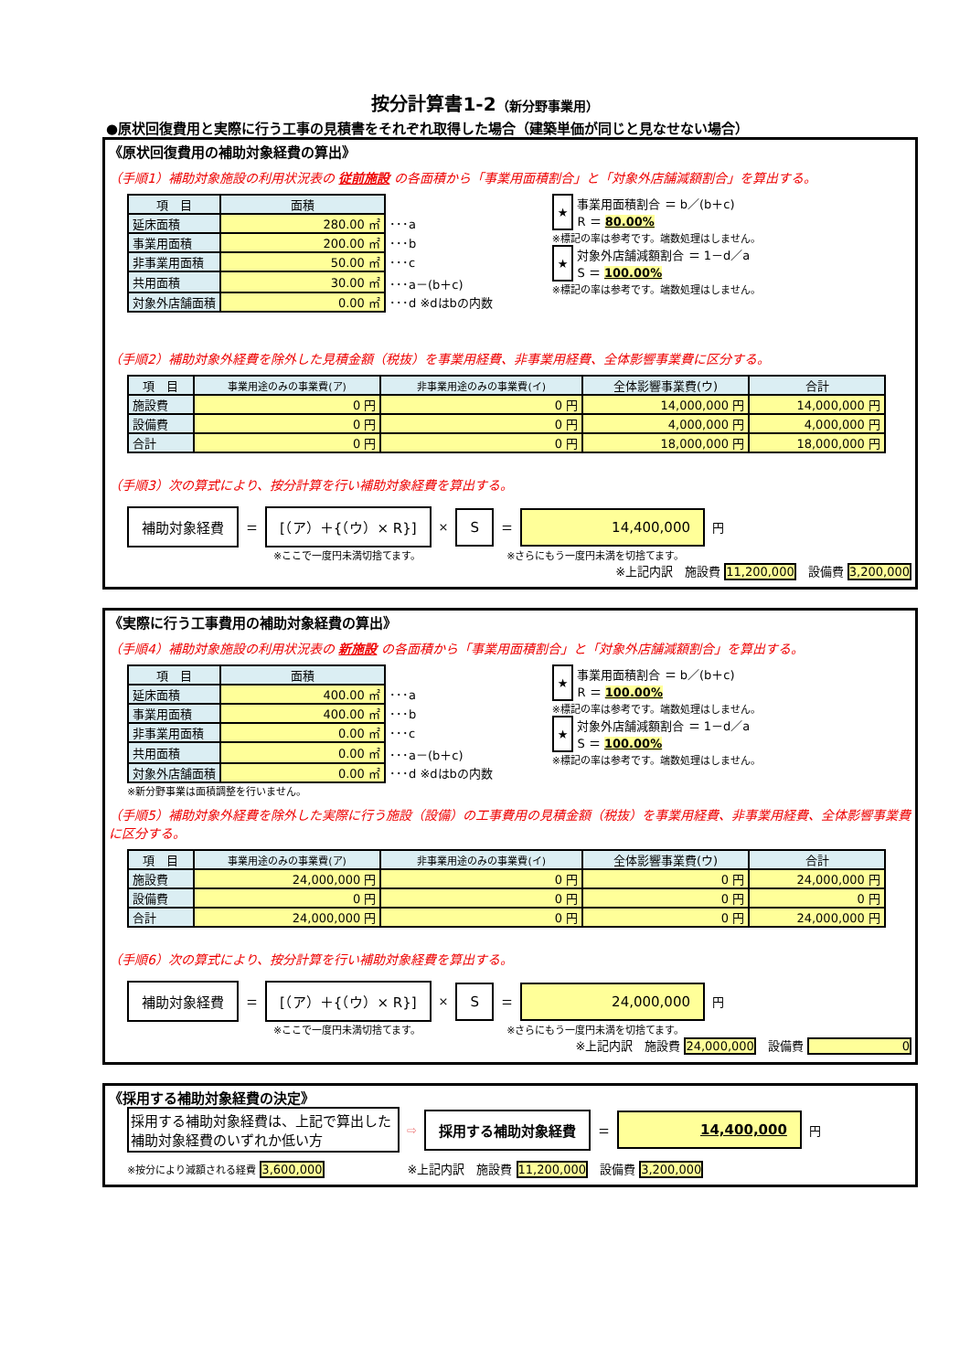按分計算書1-2（新分野事業用）
●原状回復費用と実際に行う工事の見積書をそれぞれ取得した場合（建築単価が同じと見なせない場合）
《原状回復費用の補助対象経費の算出》
（手順1）補助対象施設の利用状況表の 従前施設 の各面積から「事業用面積割合」と「対象外店舗減額割合」を算出する。
| 項 目 | 面積 | |
| 延床面積 | 280.00 ㎡ | ･･･a |
| 事業用面積 | 200.00 ㎡ | ･･･b |
| 非事業用面積 | 50.00 ㎡ | ･･･c |
| 共用面積 | 30.00 ㎡ | ･･･a－(b＋c) |
| 対象外店舗面積 | 0.00 ㎡ | ･･･d ※dはbの内数 |
| ★ | 事業用面積割合 ＝ b／(b＋c) |
| | R ＝ 80.00% |
※標記の率は参考です。端数処理はしません。
| ★ | 対象外店舗減額割合 ＝ 1－d／a |
| | S ＝ 100.00% |
※標記の率は参考です。端数処理はしません。
（手順2）補助対象外経費を除外した見積金額（税抜）を事業用経費、非事業用経費、全体影響事業費に区分する。
| 項 目 | 事業用途のみの事業費(ア) | 非事業用途のみの事業費(イ) | 全体影響事業費(ウ) | 合計 |
| --- | --- | --- | --- | --- |
| 施設費 | 0 円 | 0 円 | 14,000,000 円 | 14,000,000 円 |
| 設備費 | 0 円 | 0 円 | 4,000,000 円 | 4,000,000 円 |
| 合計 | 0 円 | 0 円 | 18,000,000 円 | 18,000,000 円 |
（手順3）次の算式により、按分計算を行い補助対象経費を算出する。
補助対象経費 ＝ [（ア）＋{（ウ）× R}] × S ＝ 14,400,000 円
※ここで一度円未満切捨てます。　　　　　　　　　※さらにもう一度円未満を切捨てます。
※上記内訳　施設費 11,200,000　設備費 3,200,000
《実際に行う工事費用の補助対象経費の算出》
（手順4）補助対象施設の利用状況表の 新施設 の各面積から「事業用面積割合」と「対象外店舗減額割合」を算出する。
| 項 目 | 面積 | |
| 延床面積 | 400.00 ㎡ | ･･･a |
| 事業用面積 | 400.00 ㎡ | ･･･b |
| 非事業用面積 | 0.00 ㎡ | ･･･c |
| 共用面積 | 0.00 ㎡ | ･･･a－(b＋c) |
| 対象外店舗面積 | 0.00 ㎡ | ･･･d ※dはbの内数 |
※新分野事業は面積調整を行いません。
| ★ | 事業用面積割合 ＝ b／(b＋c) |
| | R ＝ 100.00% |
※標記の率は参考です。端数処理はしません。
| ★ | 対象外店舗減額割合 ＝ 1－d／a |
| | S ＝ 100.00% |
※標記の率は参考です。端数処理はしません。
（手順5）補助対象外経費を除外した実際に行う施設（設備）の工事費用の見積金額（税抜）を事業用経費、非事業用経費、全体影響事業費に区分する。
| 項 目 | 事業用途のみの事業費(ア) | 非事業用途のみの事業費(イ) | 全体影響事業費(ウ) | 合計 |
| --- | --- | --- | --- | --- |
| 施設費 | 24,000,000 円 | 0 円 | 0 円 | 24,000,000 円 |
| 設備費 | 0 円 | 0 円 | 0 円 | 0 円 |
| 合計 | 24,000,000 円 | 0 円 | 0 円 | 24,000,000 円 |
（手順6）次の算式により、按分計算を行い補助対象経費を算出する。
補助対象経費 ＝ [（ア）＋{（ウ）× R}] × S ＝ 24,000,000 円
※ここで一度円未満切捨てます。　　　　　　　　　※さらにもう一度円未満を切捨てます。
※上記内訳　施設費 24,000,000　設備費 0
《採用する補助対象経費の決定》
採用する補助対象経費は、上記で算出した補助対象経費のいずれか低い方 ⇨ 採用する補助対象経費 ＝ 14,400,000 円
※按分により減額される経費 3,600,000　　　　　　　※上記内訳　施設費 11,200,000　設備費 3,200,000